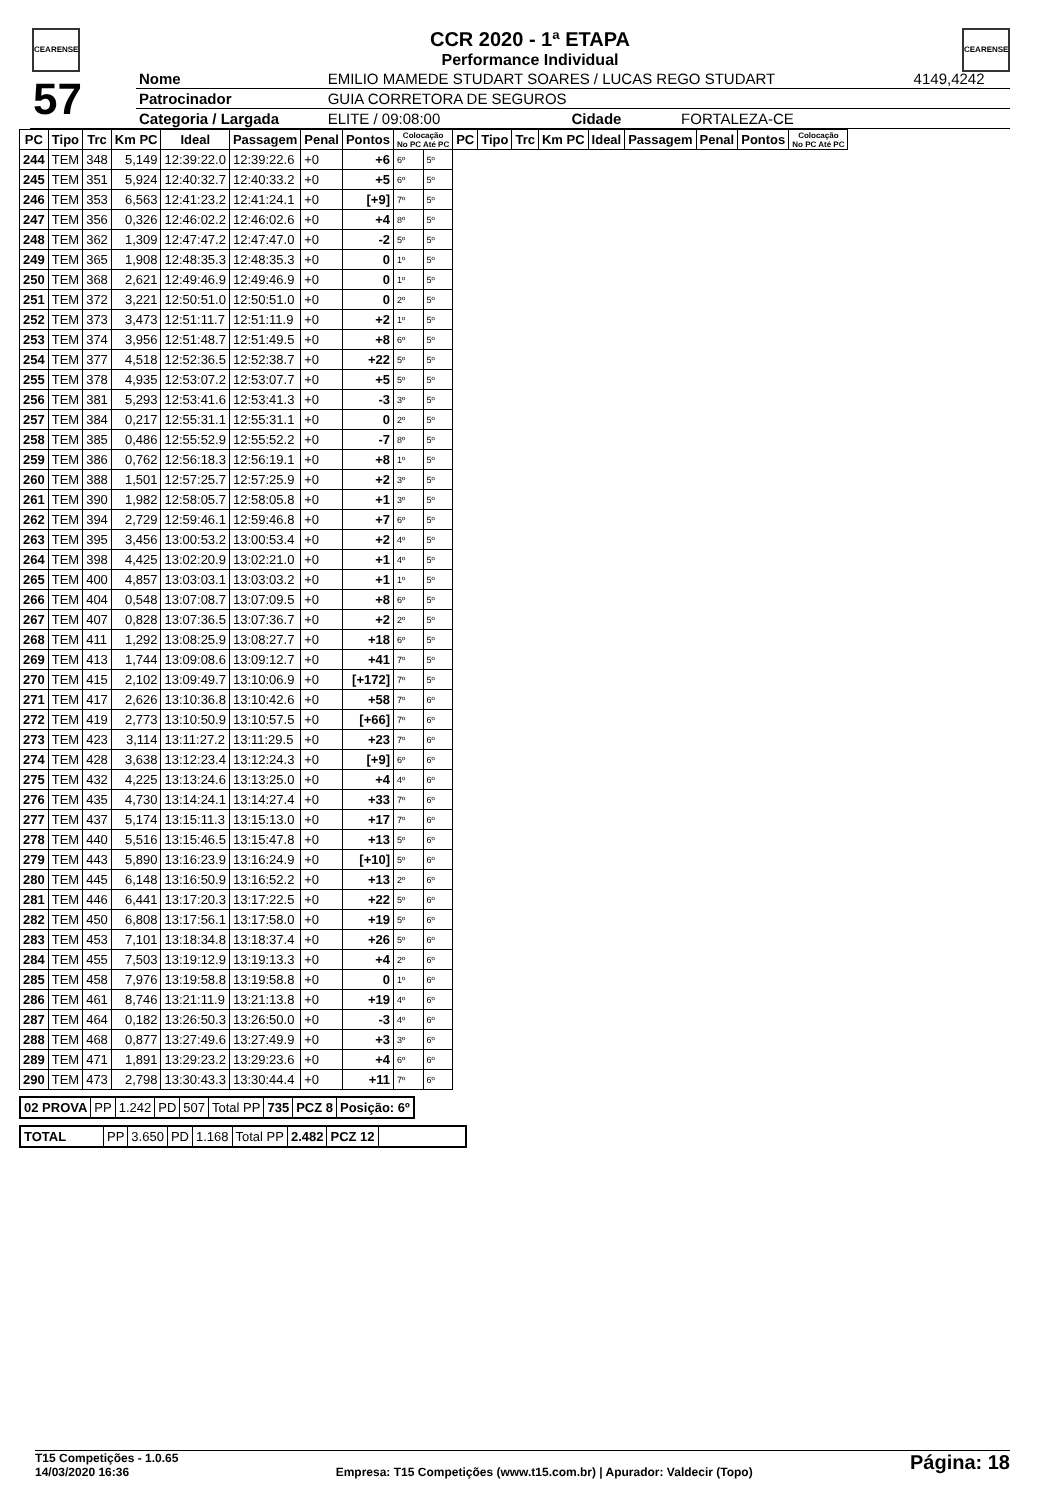CEARENSE CEARENSE
CCR 2020 - 1ª ETAPA
Performance Individual
| 57 | Nome | EMILIO MAMEDE STUDART SOARES / LUCAS REGO STUDART | | | | 4149,4242 |
| | Patrocinador | GUIA CORRETORA DE SEGUROS | | | | |
| | Categoria / Largada | ELITE / 09:08:00 | | Cidade | FORTALEZA-CE | |
| PC | Tipo | Trc | Km PC | Ideal | Passagem | Penal | Pontos | Colocação No PC Até PC | | PC | Tipo | Trc | Km PC | Ideal | Passagem | Penal | Pontos | Colocação No PC Até PC |
| --- | --- | --- | --- | --- | --- | --- | --- | --- | --- | --- | --- | --- | --- | --- | --- | --- | --- | --- |
| 244 | TEM | 348 | 5,149 | 12:39:22.0 | 12:39:22.6 | +0 | +6 | 6º | 5º | | | | | | | | | |
| 245 | TEM | 351 | 5,924 | 12:40:32.7 | 12:40:33.2 | +0 | +5 | 6º | 5º | | | | | | | | | |
| 246 | TEM | 353 | 6,563 | 12:41:23.2 | 12:41:24.1 | +0 | [+9] | 7º | 5º | | | | | | | | | |
| 247 | TEM | 356 | 0,326 | 12:46:02.2 | 12:46:02.6 | +0 | +4 | 8º | 5º | | | | | | | | | |
| 248 | TEM | 362 | 1,309 | 12:47:47.2 | 12:47:47.0 | +0 | -2 | 5º | 5º | | | | | | | | | |
| 249 | TEM | 365 | 1,908 | 12:48:35.3 | 12:48:35.3 | +0 | 0 | 1º | 5º | | | | | | | | | |
| 250 | TEM | 368 | 2,621 | 12:49:46.9 | 12:49:46.9 | +0 | 0 | 1º | 5º | | | | | | | | | |
| 251 | TEM | 372 | 3,221 | 12:50:51.0 | 12:50:51.0 | +0 | 0 | 2º | 5º | | | | | | | | | |
| 252 | TEM | 373 | 3,473 | 12:51:11.7 | 12:51:11.9 | +0 | +2 | 1º | 5º | | | | | | | | | |
| 253 | TEM | 374 | 3,956 | 12:51:48.7 | 12:51:49.5 | +0 | +8 | 6º | 5º | | | | | | | | | |
| 254 | TEM | 377 | 4,518 | 12:52:36.5 | 12:52:38.7 | +0 | +22 | 5º | 5º | | | | | | | | | |
| 255 | TEM | 378 | 4,935 | 12:53:07.2 | 12:53:07.7 | +0 | +5 | 5º | 5º | | | | | | | | | |
| 256 | TEM | 381 | 5,293 | 12:53:41.6 | 12:53:41.3 | +0 | -3 | 3º | 5º | | | | | | | | | |
| 257 | TEM | 384 | 0,217 | 12:55:31.1 | 12:55:31.1 | +0 | 0 | 2º | 5º | | | | | | | | | |
| 258 | TEM | 385 | 0,486 | 12:55:52.9 | 12:55:52.2 | +0 | -7 | 8º | 5º | | | | | | | | | |
| 259 | TEM | 386 | 0,762 | 12:56:18.3 | 12:56:19.1 | +0 | +8 | 1º | 5º | | | | | | | | | |
| 260 | TEM | 388 | 1,501 | 12:57:25.7 | 12:57:25.9 | +0 | +2 | 3º | 5º | | | | | | | | | |
| 261 | TEM | 390 | 1,982 | 12:58:05.7 | 12:58:05.8 | +0 | +1 | 3º | 5º | | | | | | | | | |
| 262 | TEM | 394 | 2,729 | 12:59:46.1 | 12:59:46.8 | +0 | +7 | 6º | 5º | | | | | | | | | |
| 263 | TEM | 395 | 3,456 | 13:00:53.2 | 13:00:53.4 | +0 | +2 | 4º | 5º | | | | | | | | | |
| 264 | TEM | 398 | 4,425 | 13:02:20.9 | 13:02:21.0 | +0 | +1 | 4º | 5º | | | | | | | | | |
| 265 | TEM | 400 | 4,857 | 13:03:03.1 | 13:03:03.2 | +0 | +1 | 1º | 5º | | | | | | | | | |
| 266 | TEM | 404 | 0,548 | 13:07:08.7 | 13:07:09.5 | +0 | +8 | 6º | 5º | | | | | | | | | |
| 267 | TEM | 407 | 0,828 | 13:07:36.5 | 13:07:36.7 | +0 | +2 | 2º | 5º | | | | | | | | | |
| 268 | TEM | 411 | 1,292 | 13:08:25.9 | 13:08:27.7 | +0 | +18 | 6º | 5º | | | | | | | | | |
| 269 | TEM | 413 | 1,744 | 13:09:08.6 | 13:09:12.7 | +0 | +41 | 7º | 5º | | | | | | | | | |
| 270 | TEM | 415 | 2,102 | 13:09:49.7 | 13:10:06.9 | +0 | [+172] | 7º | 5º | | | | | | | | | |
| 271 | TEM | 417 | 2,626 | 13:10:36.8 | 13:10:42.6 | +0 | +58 | 7º | 6º | | | | | | | | | |
| 272 | TEM | 419 | 2,773 | 13:10:50.9 | 13:10:57.5 | +0 | [+66] | 7º | 6º | | | | | | | | | |
| 273 | TEM | 423 | 3,114 | 13:11:27.2 | 13:11:29.5 | +0 | +23 | 7º | 6º | | | | | | | | | |
| 274 | TEM | 428 | 3,638 | 13:12:23.4 | 13:12:24.3 | +0 | [+9] | 6º | 6º | | | | | | | | | |
| 275 | TEM | 432 | 4,225 | 13:13:24.6 | 13:13:25.0 | +0 | +4 | 4º | 6º | | | | | | | | | |
| 276 | TEM | 435 | 4,730 | 13:14:24.1 | 13:14:27.4 | +0 | +33 | 7º | 6º | | | | | | | | | |
| 277 | TEM | 437 | 5,174 | 13:15:11.3 | 13:15:13.0 | +0 | +17 | 7º | 6º | | | | | | | | | |
| 278 | TEM | 440 | 5,516 | 13:15:46.5 | 13:15:47.8 | +0 | +13 | 5º | 6º | | | | | | | | | |
| 279 | TEM | 443 | 5,890 | 13:16:23.9 | 13:16:24.9 | +0 | [+10] | 5º | 6º | | | | | | | | | |
| 280 | TEM | 445 | 6,148 | 13:16:50.9 | 13:16:52.2 | +0 | +13 | 2º | 6º | | | | | | | | | |
| 281 | TEM | 446 | 6,441 | 13:17:20.3 | 13:17:22.5 | +0 | +22 | 5º | 6º | | | | | | | | | |
| 282 | TEM | 450 | 6,808 | 13:17:56.1 | 13:17:58.0 | +0 | +19 | 5º | 6º | | | | | | | | | |
| 283 | TEM | 453 | 7,101 | 13:18:34.8 | 13:18:37.4 | +0 | +26 | 5º | 6º | | | | | | | | | |
| 284 | TEM | 455 | 7,503 | 13:19:12.9 | 13:19:13.3 | +0 | +4 | 2º | 6º | | | | | | | | | |
| 285 | TEM | 458 | 7,976 | 13:19:58.8 | 13:19:58.8 | +0 | 0 | 1º | 6º | | | | | | | | | |
| 286 | TEM | 461 | 8,746 | 13:21:11.9 | 13:21:13.8 | +0 | +19 | 4º | 6º | | | | | | | | | |
| 287 | TEM | 464 | 0,182 | 13:26:50.3 | 13:26:50.0 | +0 | -3 | 4º | 6º | | | | | | | | | |
| 288 | TEM | 468 | 0,877 | 13:27:49.6 | 13:27:49.9 | +0 | +3 | 3º | 6º | | | | | | | | | |
| 289 | TEM | 471 | 1,891 | 13:29:23.2 | 13:29:23.6 | +0 | +4 | 6º | 6º | | | | | | | | | |
| 290 | TEM | 473 | 2,798 | 13:30:43.3 | 13:30:44.4 | +0 | +11 | 7º | 6º | | | | | | | | | |
| 02 PROVA | PP | 1.242 | PD | 507 | Total PP | 735 | PCZ 8 | Posição: 6º |
| TOTAL | PP | 3.650 | PD | 1.168 | Total PP | 2.482 | PCZ 12 | |
T15 Competições - 1.0.65
14/03/2020 16:36
Empresa: T15 Competições (www.t15.com.br) | Apurador: Valdecir (Topo)
Página: 18